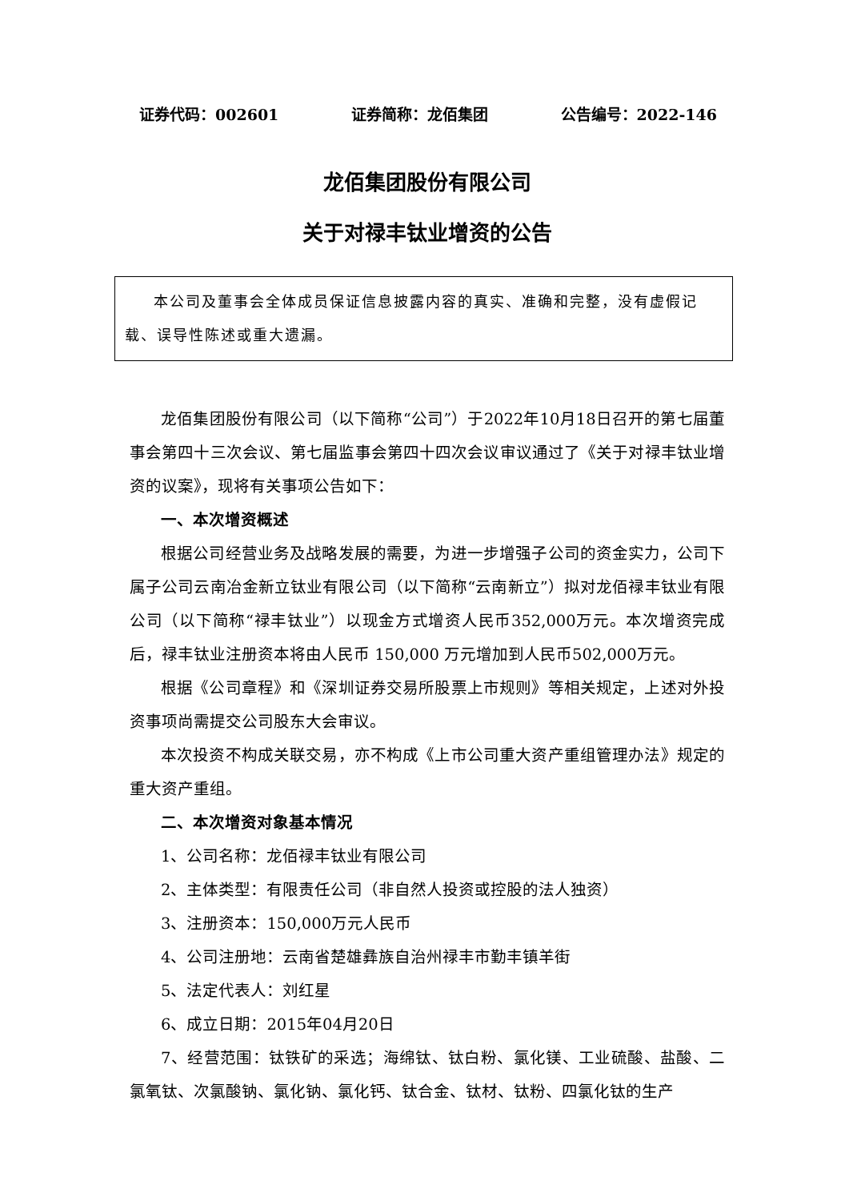证券代码：002601 证券简称：龙佰集团 公告编号：2022-146
龙佰集团股份有限公司
关于对禄丰钛业增资的公告
本公司及董事会全体成员保证信息披露内容的真实、准确和完整，没有虚假记载、误导性陈述或重大遗漏。
龙佰集团股份有限公司（以下简称“公司”）于2022年10月18日召开的第七届董事会第四十三次会议、第七届监事会第四十四次会议审议通过了《关于对禄丰钛业增资的议案》，现将有关事项公告如下：
一、本次增资概述
根据公司经营业务及战略发展的需要，为进一步增强子公司的资金实力，公司下属子公司云南冶金新立钛业有限公司（以下简称“云南新立”）拟对龙佰禄丰钛业有限公司（以下简称“禄丰钛业”）以现金方式增资人民币352,000万元。本次增资完成后，禄丰钛业注册资本将由人民币 150,000 万元增加到人民币502,000万元。
根据《公司章程》和《深圳证券交易所股票上市规则》等相关规定，上述对外投资事项尚需提交公司股东大会审议。
本次投资不构成关联交易，亦不构成《上市公司重大资产重组管理办法》规定的重大资产重组。
二、本次增资对象基本情况
1、公司名称：龙佰禄丰钛业有限公司
2、主体类型：有限责任公司（非自然人投资或控股的法人独资）
3、注册资本：150,000万元人民币
4、公司注册地：云南省楚雄彝族自治州禄丰市勤丰镇羊街
5、法定代表人：刘红星
6、成立日期：2015年04月20日
7、经营范围：钛铁矿的采选；海绵钛、钛白粉、氯化镁、工业硫酸、盐酸、二氯氧钛、次氯酸钠、氯化钠、氯化钙、钛合金、钛材、钛粉、四氯化钛的生产